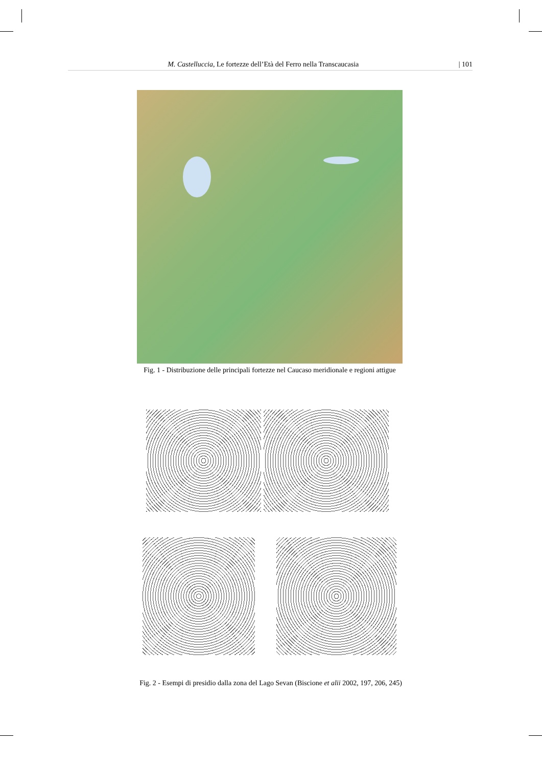M. Castelluccia, Le fortezze dell’Età del Ferro nella Transcaucasia | 101
Fig. 1 - Distribuzione delle principali fortezze nel Caucaso meridionale e regioni attigue
Fig. 2 - Esempi di presidio dalla zona del Lago Sevan (Biscione et alii 2002, 197, 206, 245)